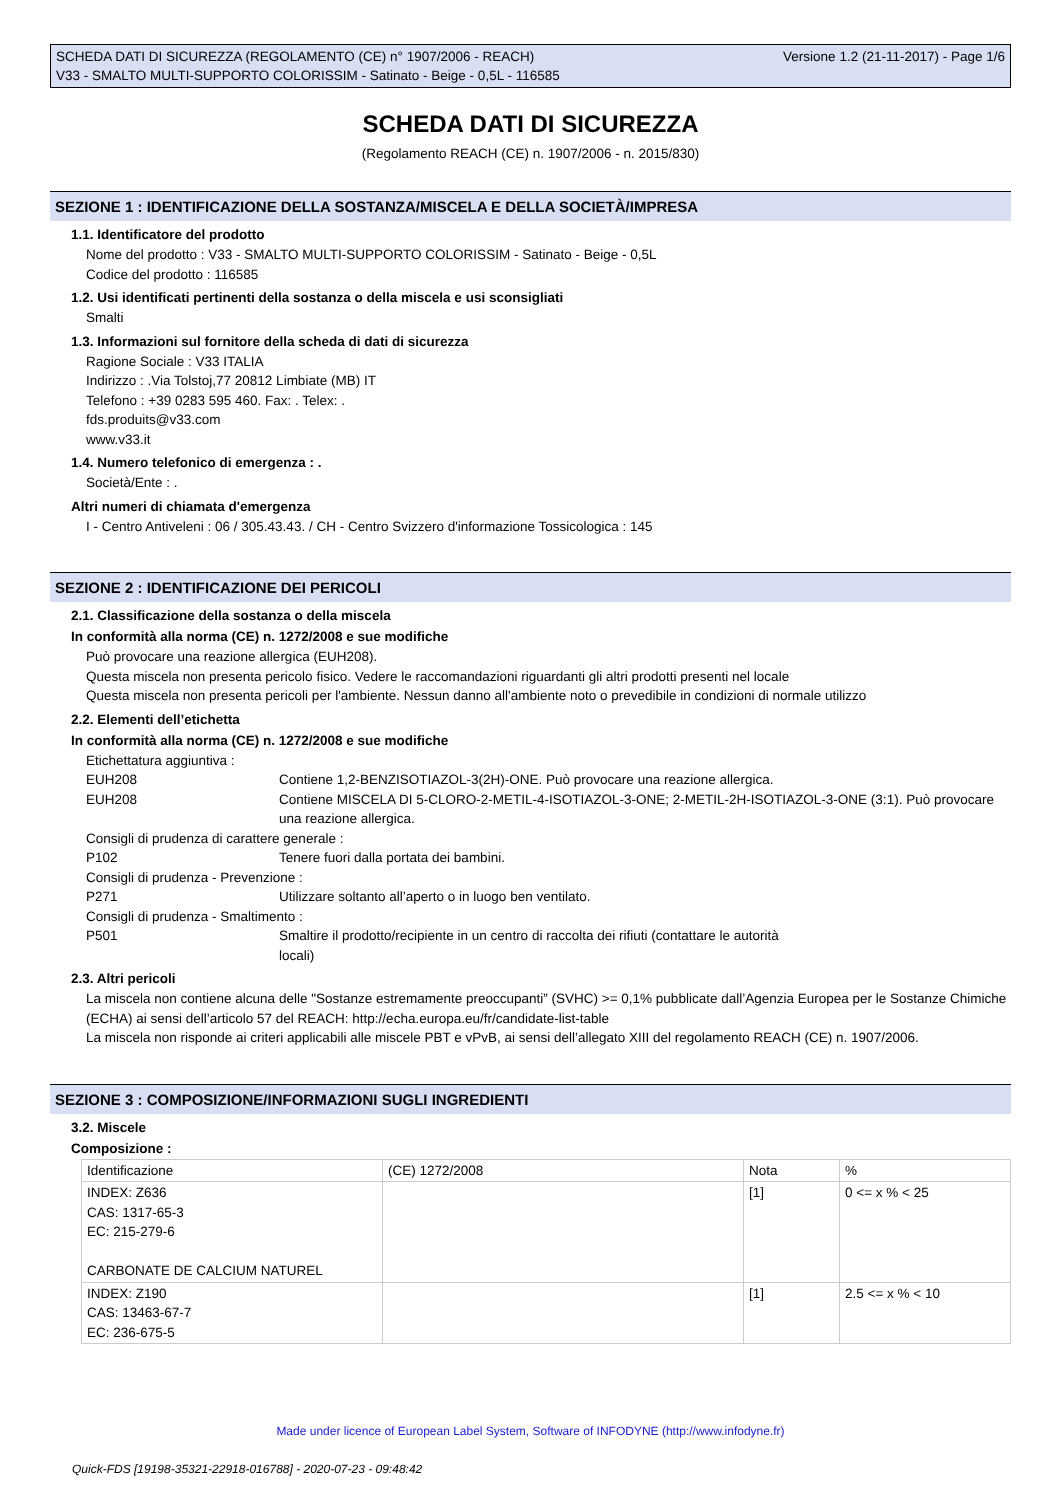SCHEDA DATI DI SICUREZZA (REGOLAMENTO (CE) n° 1907/2006 - REACH)
V33 - SMALTO MULTI-SUPPORTO COLORISSIM - Satinato - Beige - 0,5L - 116585
Versione 1.2 (21-11-2017) - Page 1/6
SCHEDA DATI DI SICUREZZA
(Regolamento REACH (CE) n. 1907/2006 - n. 2015/830)
SEZIONE 1 : IDENTIFICAZIONE DELLA SOSTANZA/MISCELA E DELLA SOCIETÀ/IMPRESA
1.1. Identificatore del prodotto
Nome del prodotto : V33 - SMALTO MULTI-SUPPORTO COLORISSIM - Satinato - Beige - 0,5L
Codice del prodotto : 116585
1.2. Usi identificati pertinenti della sostanza o della miscela e usi sconsigliati
Smalti
1.3. Informazioni sul fornitore della scheda di dati di sicurezza
Ragione Sociale : V33 ITALIA
Indirizzo : .Via Tolstoj,77 20812 Limbiate (MB) IT
Telefono : +39 0283 595 460. Fax: . Telex: .
fds.produits@v33.com
www.v33.it
1.4. Numero telefonico di emergenza : .
Società/Ente : .
Altri numeri di chiamata d'emergenza
I - Centro Antiveleni : 06 / 305.43.43. / CH - Centro Svizzero d'informazione Tossicologica : 145
SEZIONE 2 : IDENTIFICAZIONE DEI PERICOLI
2.1. Classificazione della sostanza o della miscela
In conformità alla norma (CE) n. 1272/2008 e sue modifiche
Può provocare una reazione allergica (EUH208).
Questa miscela non presenta pericolo fisico. Vedere le raccomandazioni riguardanti gli altri prodotti presenti nel locale
Questa miscela non presenta pericoli per l'ambiente. Nessun danno all'ambiente noto o prevedibile in condizioni di normale utilizzo
2.2. Elementi dell’etichetta
In conformità alla norma (CE) n. 1272/2008 e sue modifiche
Etichettatura aggiuntiva :
EUH208 Contiene 1,2-BENZISOTIAZOL-3(2H)-ONE. Può provocare una reazione allergica.
EUH208 Contiene MISCELA DI 5-CLORO-2-METIL-4-ISOTIAZOL-3-ONE; 2-METIL-2H-ISOTIAZOL-3-ONE (3:1). Può provocare una reazione allergica.
Consigli di prudenza di carattere generale :
P102 Tenere fuori dalla portata dei bambini.
Consigli di prudenza - Prevenzione :
P271 Utilizzare soltanto all’aperto o in luogo ben ventilato.
Consigli di prudenza - Smaltimento :
P501 Smaltire il prodotto/recipiente in un centro di raccolta dei rifiuti (contattare le autorità locali)
2.3. Altri pericoli
La miscela non contiene alcuna delle "Sostanze estremamente preoccupanti” (SVHC) >= 0,1% pubblicate dall’Agenzia Europea per le Sostanze Chimiche (ECHA) ai sensi dell’articolo 57 del REACH: http://echa.europa.eu/fr/candidate-list-table
La miscela non risponde ai criteri applicabili alle miscele PBT e vPvB, ai sensi dell’allegato XIII del regolamento REACH (CE) n. 1907/2006.
SEZIONE 3 : COMPOSIZIONE/INFORMAZIONI SUGLI INGREDIENTI
3.2. Miscele
Composizione :
| Identificazione | (CE) 1272/2008 | Nota | % |
| INDEX: Z636 CAS: 1317-65-3 EC: 215-279-6 CARBONATE DE CALCIUM NATUREL | | [1] | 0 <= x % < 25 |
| INDEX: Z190 CAS: 13463-67-7 EC: 236-675-5 | | [1] | 2.5 <= x % < 10 |
Made under licence of European Label System, Software of INFODYNE (http://www.infodyne.fr)
Quick-FDS [19198-35321-22918-016788] - 2020-07-23 - 09:48:42